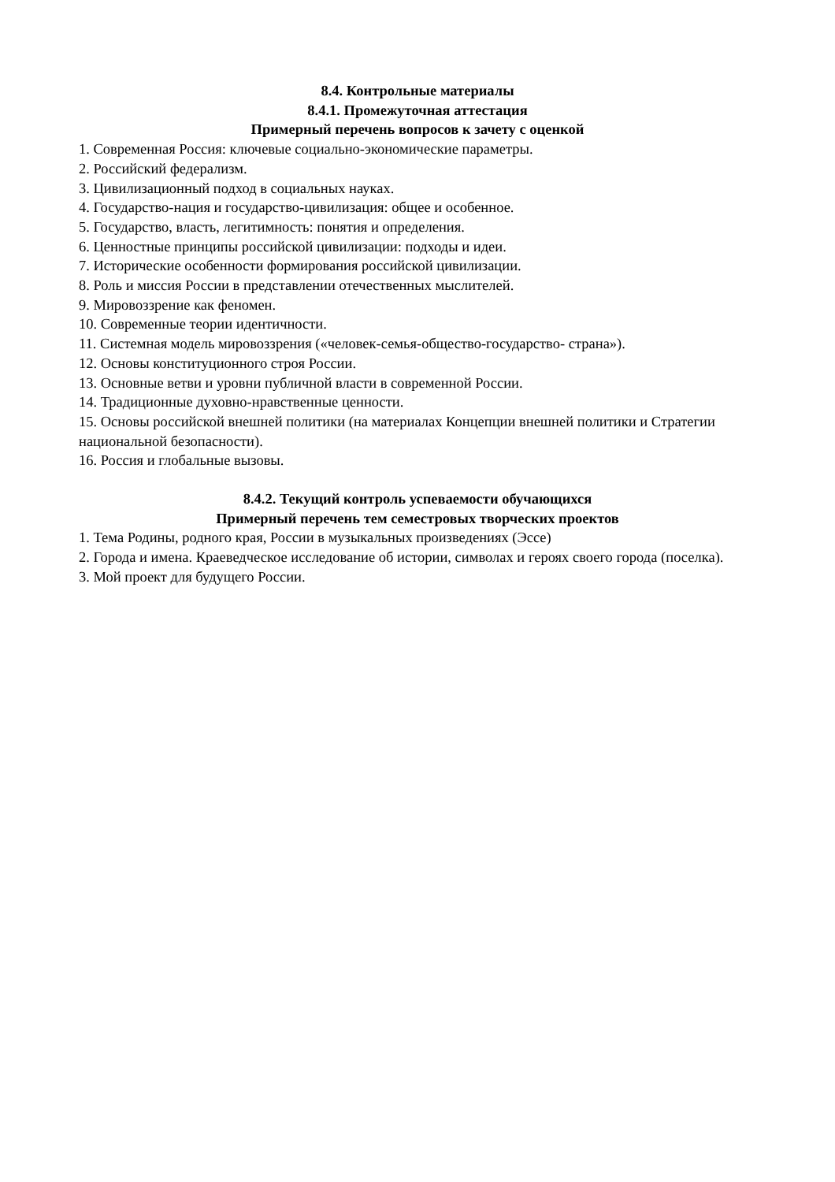8.4. Контрольные материалы
8.4.1. Промежуточная аттестация
Примерный перечень вопросов к зачету с оценкой
1. Современная Россия: ключевые социально-экономические параметры.
2. Российский федерализм.
3. Цивилизационный подход в социальных науках.
4. Государство-нация и государство-цивилизация: общее и особенное.
5. Государство, власть, легитимность: понятия и определения.
6. Ценностные принципы российской цивилизации: подходы и идеи.
7. Исторические особенности формирования российской цивилизации.
8. Роль и миссия России в представлении отечественных мыслителей.
9. Мировоззрение как феномен.
10. Современные теории идентичности.
11. Системная модель мировоззрения («человек-семья-общество-государство- страна»).
12. Основы конституционного строя России.
13. Основные ветви и уровни публичной власти в современной России.
14. Традиционные духовно-нравственные ценности.
15. Основы российской внешней политики (на материалах Концепции внешней политики и Стратегии национальной безопасности).
16. Россия и глобальные вызовы.
8.4.2. Текущий контроль успеваемости обучающихся
Примерный перечень тем семестровых творческих проектов
1. Тема Родины, родного края, России в музыкальных произведениях (Эссе)
2. Города и имена. Краеведческое исследование об истории, символах и героях своего города (поселка).
3. Мой проект для будущего России.